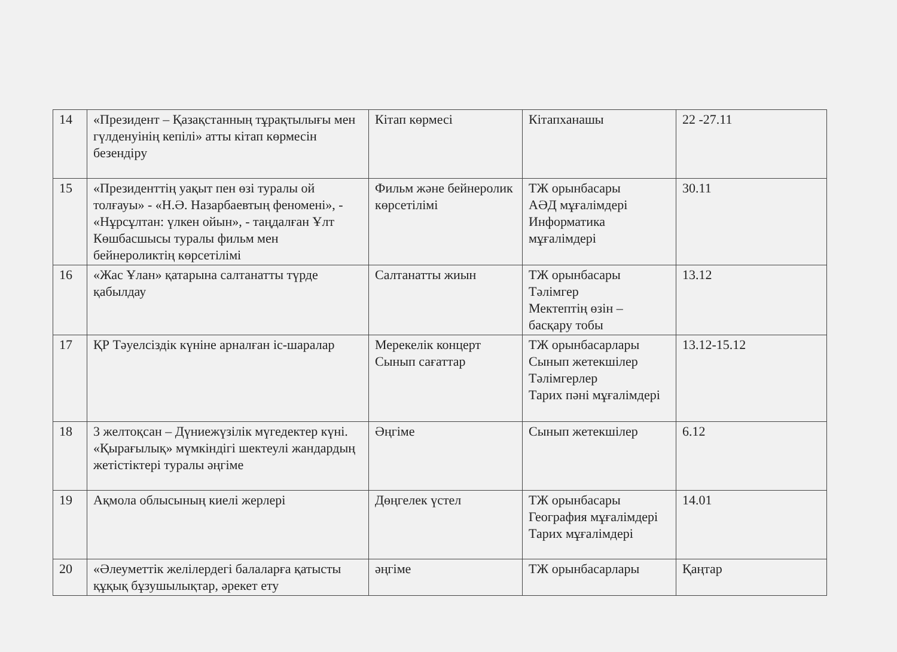| 14 | «Президент – Қазақстанның тұрақтылығы мен гүлденуінің кепілі» атты кітап көрмесін безендіру | Кітап көрмесі | Кітапханашы | 22 -27.11 |
| 15 | «Президенттің уақыт пен өзі туралы ой толғауы» - «Н.Ә. Назарбаевтың феномені», - «Нұрсұлтан: үлкен ойын», - таңдалған Ұлт Көшбасшысы туралы фильм мен бейнероликтің көрсетілімі | Фильм және бейнеролик көрсетілімі | ТЖ орынбасары АӘД мұғалімдері Информатика мұғалімдері | 30.11 |
| 16 | «Жас Ұлан» қатарына салтанатты түрде қабылдау | Салтанатты жиын | ТЖ орынбасары Тәлімгер Мектептің өзін – басқару тобы | 13.12 |
| 17 | ҚР Тәуелсіздік күніне арналған іс-шаралар | Мерекелік концерт Сынып сағаттар | ТЖ орынбасарлары Сынып жетекшілер Тәлімгерлер Тарих пәні мұғалімдері | 13.12-15.12 |
| 18 | 3 желтоқсан – Дүниежүзілік мүгедектер күні. «Қырағылық» мүмкіндігі шектеулі жандардың жетістіктері туралы әңгіме | Әңгіме | Сынып жетекшілер | 6.12 |
| 19 | Ақмола облысының киелі жерлері | Дөңгелек үстел | ТЖ орынбасары География мұғалімдері Тарих мұғалімдері | 14.01 |
| 20 | «Әлеуметтік желілердегі балаларға қатысты құқық бұзушылықтар, әрекет ету | әңгіме | ТЖ орынбасарлары | Қаңтар |